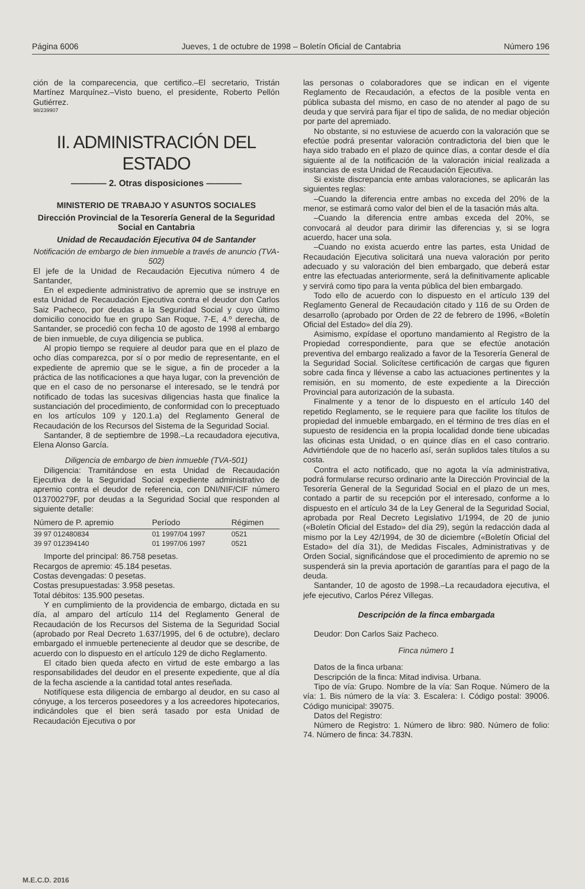Página 6006 Jueves, 1 de octubre de 1998 – Boletín Oficial de Cantabria Número 196
ción de la comparecencia, que certifico.–El secretario, Tristán Martínez Marquínez.–Visto bueno, el presidente, Roberto Pellón Gutiérrez.
98/239907
II. ADMINISTRACIÓN DEL ESTADO
———— 2. Otras disposiciones ————
MINISTERIO DE TRABAJO Y ASUNTOS SOCIALES
Dirección Provincial de la Tesorería General de la Seguridad Social en Cantabria
Unidad de Recaudación Ejecutiva 04 de Santander
Notificación de embargo de bien inmueble a través de anuncio (TVA-502)
El jefe de la Unidad de Recaudación Ejecutiva número 4 de Santander,
En el expediente administrativo de apremio que se instruye en esta Unidad de Recaudación Ejecutiva contra el deudor don Carlos Saiz Pacheco, por deudas a la Seguridad Social y cuyo último domicilio conocido fue en grupo San Roque, 7-E, 4.º derecha, de Santander, se procedió con fecha 10 de agosto de 1998 al embargo de bien inmueble, de cuya diligencia se publica.
Al propio tiempo se requiere al deudor para que en el plazo de ocho días comparezca, por sí o por medio de representante, en el expediente de apremio que se le sigue, a fin de proceder a la práctica de las notificaciones a que haya lugar, con la prevención de que en el caso de no personarse el interesado, se le tendrá por notificado de todas las sucesivas diligencias hasta que finalice la sustanciación del procedimiento, de conformidad con lo preceptuado en los artículos 109 y 120.1.a) del Reglamento General de Recaudación de los Recursos del Sistema de la Seguridad Social.
Santander, 8 de septiembre de 1998.–La recaudadora ejecutiva, Elena Alonso García.
Diligencia de embargo de bien inmueble (TVA-501)
Diligencia: Tramitándose en esta Unidad de Recaudación Ejecutiva de la Seguridad Social expediente administrativo de apremio contra el deudor de referencia, con DNI/NIF/CIF número 013700279F, por deudas a la Seguridad Social que responden al siguiente detalle:
| Número de P. apremio | Período | Régimen |
| --- | --- | --- |
| 39 97 012480834 | 01 1997/04 1997 | 0521 |
| 39 97 012394140 | 01 1997/06 1997 | 0521 |
Importe del principal: 86.758 pesetas.
Recargos de apremio: 45.184 pesetas.
Costas devengadas: 0 pesetas.
Costas presupuestadas: 3.958 pesetas.
Total débitos: 135.900 pesetas.
Y en cumplimiento de la providencia de embargo, dictada en su día, al amparo del artículo 114 del Reglamento General de Recaudación de los Recursos del Sistema de la Seguridad Social (aprobado por Real Decreto 1.637/1995, del 6 de octubre), declaro embargado el inmueble perteneciente al deudor que se describe, de acuerdo con lo dispuesto en el artículo 129 de dicho Reglamento.
El citado bien queda afecto en virtud de este embargo a las responsabilidades del deudor en el presente expediente, que al día de la fecha asciende a la cantidad total antes reseñada.
Notifíquese esta diligencia de embargo al deudor, en su caso al cónyuge, a los terceros poseedores y a los acreedores hipotecarios, indicándoles que el bien será tasado por esta Unidad de Recaudación Ejecutiva o por
las personas o colaboradores que se indican en el vigente Reglamento de Recaudación, a efectos de la posible venta en pública subasta del mismo, en caso de no atender al pago de su deuda y que servirá para fijar el tipo de salida, de no mediar objeción por parte del apremiado.
No obstante, si no estuviese de acuerdo con la valoración que se efectúe podrá presentar valoración contradictoria del bien que le haya sido trabado en el plazo de quince días, a contar desde el día siguiente al de la notificación de la valoración inicial realizada a instancias de esta Unidad de Recaudación Ejecutiva.
Si existe discrepancia ente ambas valoraciones, se aplicarán las siguientes reglas:
–Cuando la diferencia entre ambas no exceda del 20% de la menor, se estimará como valor del bien el de la tasación más alta.
–Cuando la diferencia entre ambas exceda del 20%, se convocará al deudor para dirimir las diferencias y, si se logra acuerdo, hacer una sola.
–Cuando no exista acuerdo entre las partes, esta Unidad de Recaudación Ejecutiva solicitará una nueva valoración por perito adecuado y su valoración del bien embargado, que deberá estar entre las efectuadas anteriormente, será la definitivamente aplicable y servirá como tipo para la venta pública del bien embargado.
Todo ello de acuerdo con lo dispuesto en el artículo 139 del Reglamento General de Recaudación citado y 116 de su Orden de desarrollo (aprobado por Orden de 22 de febrero de 1996, «Boletín Oficial del Estado» del día 29).
Asimismo, expídase el oportuno mandamiento al Registro de la Propiedad correspondiente, para que se efectúe anotación preventiva del embargo realizado a favor de la Tesorería General de la Seguridad Social. Solicítese certificación de cargas que figuren sobre cada finca y llévense a cabo las actuaciones pertinentes y la remisión, en su momento, de este expediente a la Dirección Provincial para autorización de la subasta.
Finalmente y a tenor de lo dispuesto en el artículo 140 del repetido Reglamento, se le requiere para que facilite los títulos de propiedad del inmueble embargado, en el término de tres días en el supuesto de residencia en la propia localidad donde tiene ubicadas las oficinas esta Unidad, o en quince días en el caso contrario. Advirtiéndole que de no hacerlo así, serán suplidos tales títulos a su costa.
Contra el acto notificado, que no agota la vía administrativa, podrá formularse recurso ordinario ante la Dirección Provincial de la Tesorería General de la Seguridad Social en el plazo de un mes, contado a partir de su recepción por el interesado, conforme a lo dispuesto en el artículo 34 de la Ley General de la Seguridad Social, aprobada por Real Decreto Legislativo 1/1994, de 20 de junio («Boletín Oficial del Estado» del día 29), según la redacción dada al mismo por la Ley 42/1994, de 30 de diciembre («Boletín Oficial del Estado» del día 31), de Medidas Fiscales, Administrativas y de Orden Social, significándose que el procedimiento de apremio no se suspenderá sin la previa aportación de garantías para el pago de la deuda.
Santander, 10 de agosto de 1998.–La recaudadora ejecutiva, el jefe ejecutivo, Carlos Pérez Villegas.
Descripción de la finca embargada
Deudor: Don Carlos Saiz Pacheco.
Finca número 1
Datos de la finca urbana:
Descripción de la finca: Mitad indivisa. Urbana.
Tipo de vía: Grupo. Nombre de la vía: San Roque. Número de la vía: 1. Bis número de la vía: 3. Escalera: I. Código postal: 39006. Código municipal: 39075.
Datos del Registro:
Número de Registro: 1. Número de libro: 980. Número de folio: 74. Número de finca: 34.783N.
M.E.C.D. 2016